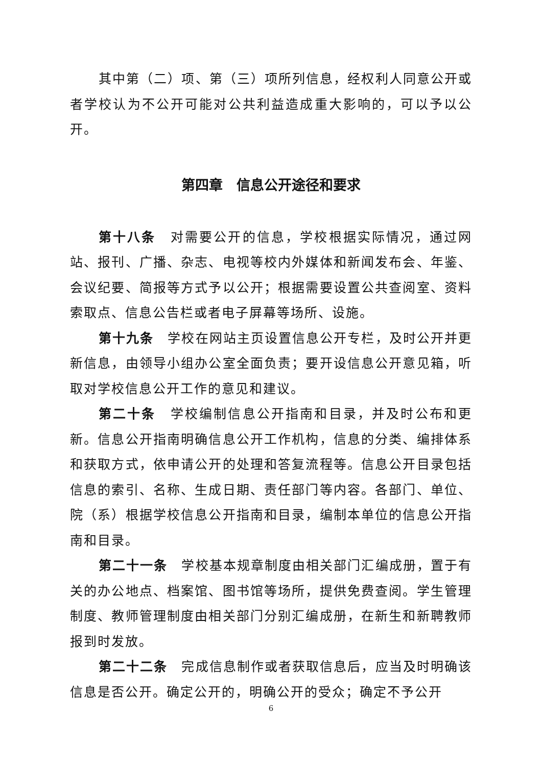其中第（二）项、第（三）项所列信息，经权利人同意公开或者学校认为不公开可能对公共利益造成重大影响的，可以予以公开。
第四章　信息公开途径和要求
第十八条　对需要公开的信息，学校根据实际情况，通过网站、报刊、广播、杂志、电视等校内外媒体和新闻发布会、年鉴、会议纪要、简报等方式予以公开；根据需要设置公共查阅室、资料索取点、信息公告栏或者电子屏幕等场所、设施。
第十九条　学校在网站主页设置信息公开专栏，及时公开并更新信息，由领导小组办公室全面负责；要开设信息公开意见箱，听取对学校信息公开工作的意见和建议。
第二十条　学校编制信息公开指南和目录，并及时公布和更新。信息公开指南明确信息公开工作机构，信息的分类、编排体系和获取方式，依申请公开的处理和答复流程等。信息公开目录包括信息的索引、名称、生成日期、责任部门等内容。各部门、单位、院（系）根据学校信息公开指南和目录，编制本单位的信息公开指南和目录。
第二十一条　学校基本规章制度由相关部门汇编成册，置于有关的办公地点、档案馆、图书馆等场所，提供免费查阅。学生管理制度、教师管理制度由相关部门分别汇编成册，在新生和新聘教师报到时发放。
第二十二条　完成信息制作或者获取信息后，应当及时明确该信息是否公开。确定公开的，明确公开的受众；确定不予公开
6